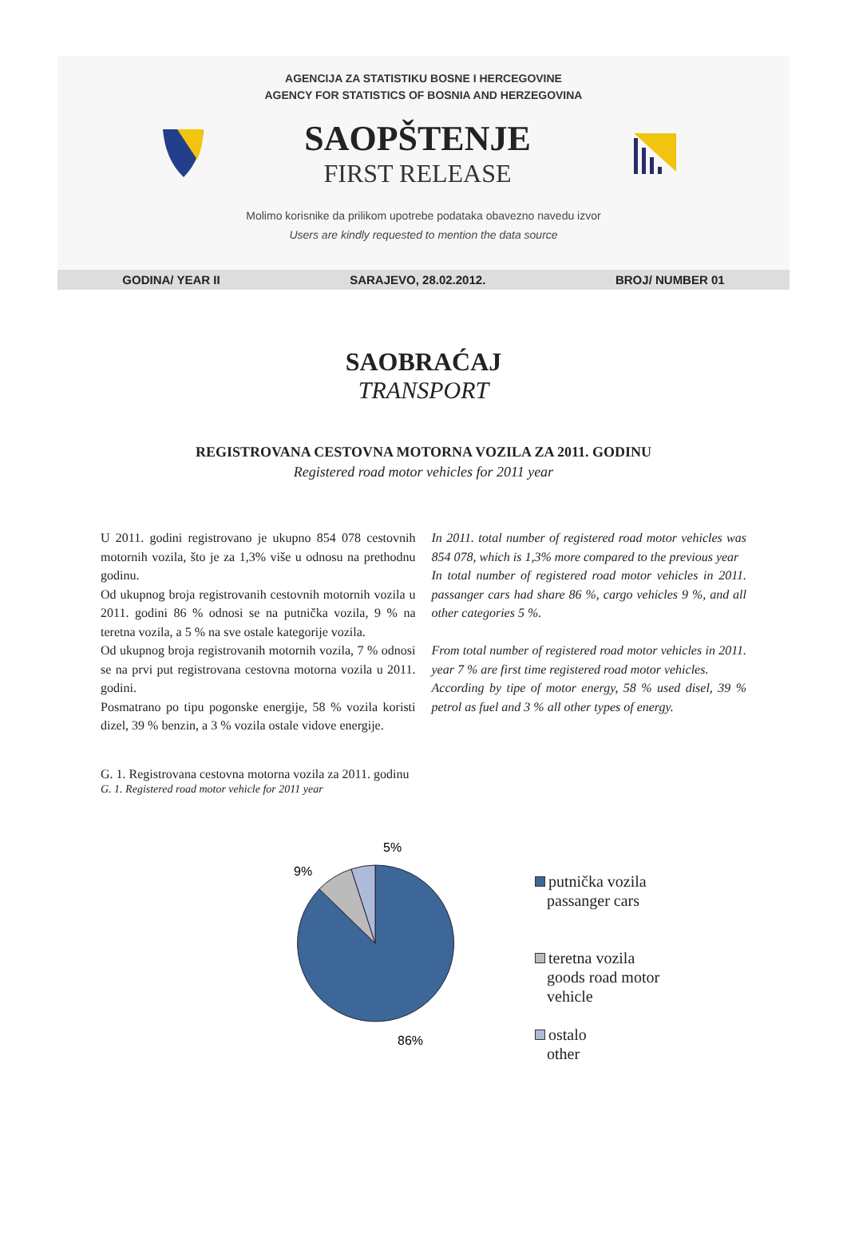AGENCIJA ZA STATISTIKU BOSNE I HERCEGOVINE
AGENCY FOR STATISTICS OF BOSNIA AND HERZEGOVINA
SAOPŠTENJE
FIRST RELEASE
Molimo korisnike da prilikom upotrebe podataka obavezno navedu izvor
Users are kindly requested to mention the data source
GODINA/ YEAR II SARAJEVO, 28.02.2012. BROJ/ NUMBER 01
SAOBRAĆAJ
TRANSPORT
REGISTROVANA CESTOVNA MOTORNA VOZILA ZA 2011. GODINU
Registered road motor vehicles for 2011 year
U 2011. godini registrovano je ukupno 854 078 cestovnih motornih vozila, što je za 1,3% više u odnosu na prethodnu godinu.
Od ukupnog broja registrovanih cestovnih motornih vozila u 2011. godini 86 % odnosi se na putnička vozila, 9 % na teretna vozila, a 5 % na sve ostale kategorije vozila.
Od ukupnog broja registrovanih motornih vozila, 7 % odnosi se na prvi put registrovana cestovna motorna vozila u 2011. godini.
Posmatrano po tipu pogonske energije, 58 % vozila koristi dizel, 39 % benzin, a 3 % vozila ostale vidove energije.
In 2011. total number of registered road motor vehicles was 854 078, which is 1,3% more compared to the previous year
In total number of registered road motor vehicles in 2011. passanger cars had share 86 %, cargo vehicles 9 %, and all other categories 5 %.
From total number of registered road motor vehicles in 2011. year 7 % are first time registered road motor vehicles.
According by tipe of motor energy, 58 % used disel, 39 % petrol as fuel and 3 % all other types of energy.
G. 1. Registrovana cestovna motorna vozila za 2011. godinu
G. 1. Registered road motor vehicle for 2011 year
5%
9%
86%
putnička vozila
passanger cars
teretna vozila
goods road motor
vehicle
ostalo
other